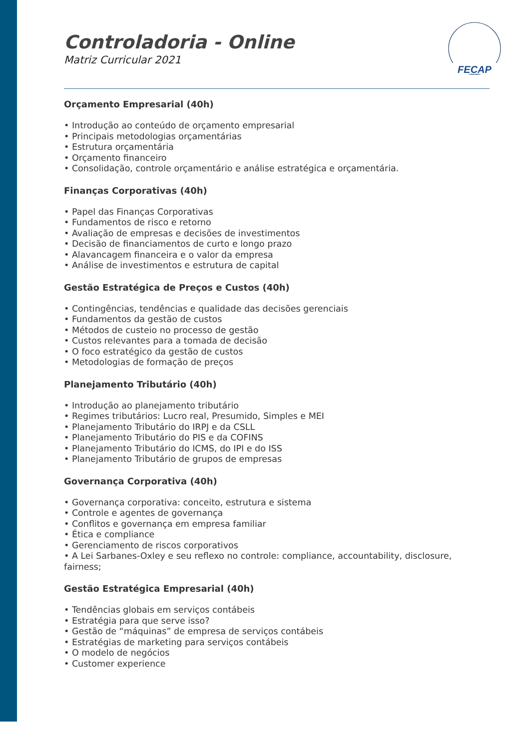FECAP
Controladoria - Online
Matriz Curricular 2021
Orçamento Empresarial (40h)
• Introdução ao conteúdo de orçamento empresarial
• Principais metodologias orçamentárias
• Estrutura orçamentária
• Orçamento financeiro
• Consolidação, controle orçamentário e análise estratégica e orçamentária.
Finanças Corporativas (40h)
• Papel das Finanças Corporativas
• Fundamentos de risco e retorno
• Avaliação de empresas e decisões de investimentos
• Decisão de financiamentos de curto e longo prazo
• Alavancagem financeira e o valor da empresa
• Análise de investimentos e estrutura de capital
Gestão Estratégica de Preços e Custos (40h)
• Contingências, tendências e qualidade das decisões gerenciais
• Fundamentos da gestão de custos
• Métodos de custeio no processo de gestão
• Custos relevantes para a tomada de decisão
• O foco estratégico da gestão de custos
• Metodologias de formação de preços
Planejamento Tributário (40h)
• Introdução ao planejamento tributário
• Regimes tributários: Lucro real, Presumido, Simples e MEI
• Planejamento Tributário do IRPJ e da CSLL
• Planejamento Tributário do PIS e da COFINS
• Planejamento Tributário do ICMS, do IPI e do ISS
• Planejamento Tributário de grupos de empresas
Governança Corporativa (40h)
• Governança corporativa: conceito, estrutura e sistema
• Controle e agentes de governança
• Conflitos e governança em empresa familiar
• Ética e compliance
• Gerenciamento de riscos corporativos
• A Lei Sarbanes-Oxley e seu reflexo no controle: compliance, accountability, disclosure, fairness;
Gestão Estratégica Empresarial (40h)
• Tendências globais em serviços contábeis
• Estratégia para que serve isso?
• Gestão de “máquinas” de empresa de serviços contábeis
• Estratégias de marketing para serviços contábeis
• O modelo de negócios
• Customer experience